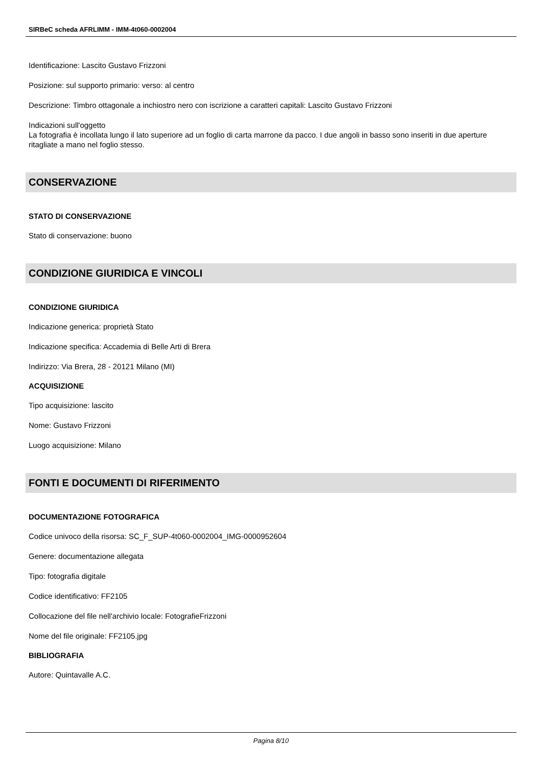SIRBeC scheda AFRLIMM - IMM-4t060-0002004
Identificazione: Lascito Gustavo Frizzoni
Posizione: sul supporto primario: verso: al centro
Descrizione: Timbro ottagonale a inchiostro nero con iscrizione a caratteri capitali: Lascito Gustavo Frizzoni
Indicazioni sull'oggetto
La fotografia è incollata lungo il lato superiore ad un foglio di carta marrone da pacco. I due angoli in basso sono inseriti in due aperture ritagliate a mano nel foglio stesso.
CONSERVAZIONE
STATO DI CONSERVAZIONE
Stato di conservazione: buono
CONDIZIONE GIURIDICA E VINCOLI
CONDIZIONE GIURIDICA
Indicazione generica: proprietà Stato
Indicazione specifica: Accademia di Belle Arti di Brera
Indirizzo: Via Brera, 28 - 20121 Milano (MI)
ACQUISIZIONE
Tipo acquisizione: lascito
Nome: Gustavo Frizzoni
Luogo acquisizione: Milano
FONTI E DOCUMENTI DI RIFERIMENTO
DOCUMENTAZIONE FOTOGRAFICA
Codice univoco della risorsa: SC_F_SUP-4t060-0002004_IMG-0000952604
Genere: documentazione allegata
Tipo: fotografia digitale
Codice identificativo: FF2105
Collocazione del file nell'archivio locale: FotografieFrizzoni
Nome del file originale: FF2105.jpg
BIBLIOGRAFIA
Autore: Quintavalle A.C.
Pagina 8/10